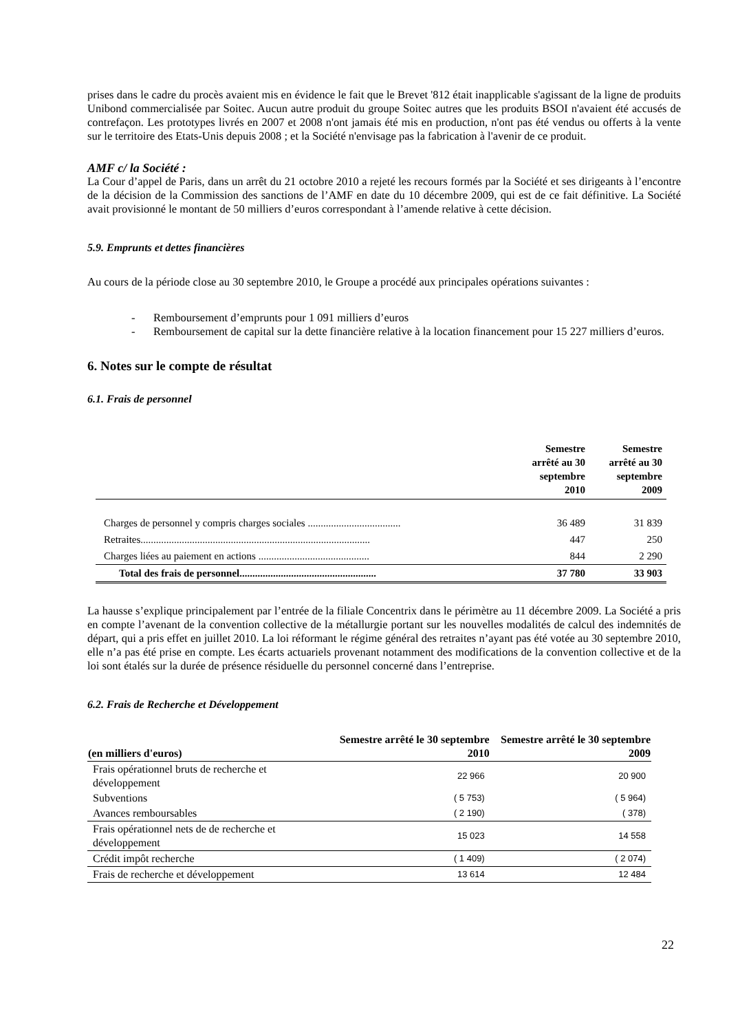prises dans le cadre du procès avaient mis en évidence le fait que le Brevet '812 était inapplicable s'agissant de la ligne de produits Unibond commercialisée par Soitec. Aucun autre produit du groupe Soitec autres que les produits BSOI n'avaient été accusés de contrefaçon. Les prototypes livrés en 2007 et 2008 n'ont jamais été mis en production, n'ont pas été vendus ou offerts à la vente sur le territoire des Etats-Unis depuis 2008 ; et la Société n'envisage pas la fabrication à l'avenir de ce produit.
AMF c/ la Société :
La Cour d’appel de Paris, dans un arrêt du 21 octobre 2010 a rejeté les recours formés par la Société et ses dirigeants à l’encontre de la décision de la Commission des sanctions de l’AMF en date du 10 décembre 2009, qui est de ce fait définitive. La Société avait provisionné le montant de 50 milliers d’euros correspondant à l’amende relative à cette décision.
5.9. Emprunts et dettes financières
Au cours de la période close au 30 septembre 2010, le Groupe a procédé aux principales opérations suivantes :
- Remboursement d’emprunts pour 1 091 milliers d’euros
- Remboursement de capital sur la dette financière relative à la location financement pour 15 227 milliers d’euros.
6. Notes sur le compte de résultat
6.1. Frais de personnel
| | Semestre arrêté au 30 septembre 2010 | Semestre arrêté au 30 septembre 2009 |
| --- | --- | --- |
| Charges de personnel y compris charges sociales .................................... | 36 489 | 31 839 |
| Retraites......................................................................................... | 447 | 250 |
| Charges liées au paiement en actions ........................................... | 844 | 2 290 |
| Total des frais de personnel..................................................... | 37 780 | 33 903 |
La hausse s’explique principalement par l’entrée de la filiale Concentrix dans le périmètre au 11 décembre 2009. La Société a pris en compte l’avenant de la convention collective de la métallurgie portant sur les nouvelles modalités de calcul des indemnités de départ, qui a pris effet en juillet 2010. La loi réformant le régime général des retraites n’ayant pas été votée au 30 septembre 2010, elle n’a pas été prise en compte. Les écarts actuariels provenant notamment des modifications de la convention collective et de la loi sont étalés sur la durée de présence résiduelle du personnel concerné dans l’entreprise.
6.2. Frais de Recherche et Développement
| (en milliers d'euros) | Semestre arrêté le 30 septembre 2010 | Semestre arrêté le 30 septembre 2009 |
| --- | --- | --- |
| Frais opérationnel bruts de recherche et développement | 22 966 | 20 900 |
| Subventions | ( 5 753) | ( 5 964) |
| Avances remboursables | ( 2 190) | ( 378) |
| Frais opérationnel nets de de recherche et développement | 15 023 | 14 558 |
| Crédit impôt recherche | ( 1 409) | ( 2 074) |
| Frais de recherche et développement | 13 614 | 12 484 |
22